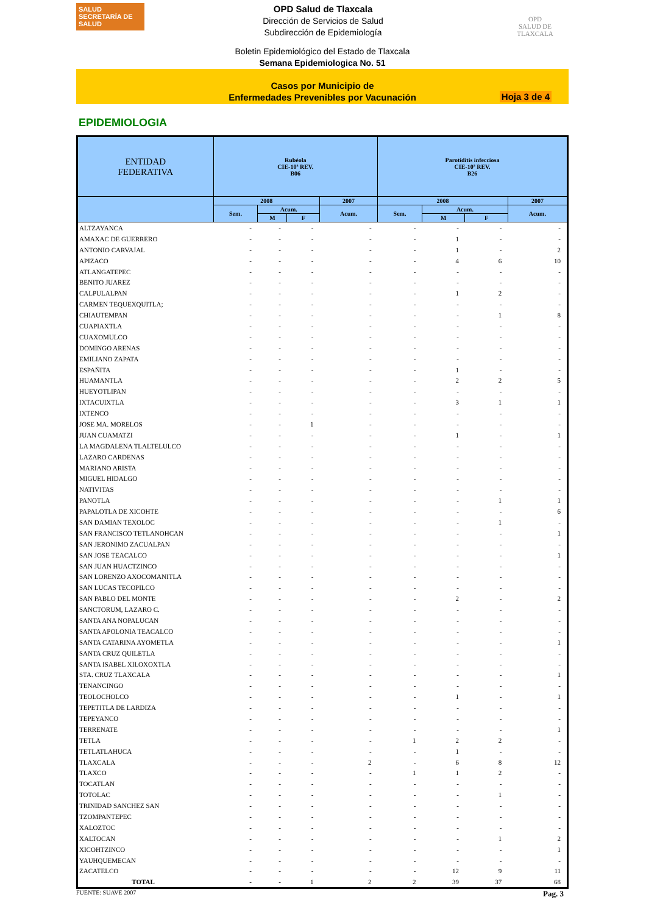SALUD
SECRETARÍA DE SALUD
OPD Salud de Tlaxcala
Dirección de Servicios de Salud
Subdirección de Epidemiología
OPD
SALUD DE TLAXCALA
Boletin Epidemiológico del Estado de Tlaxcala
Semana Epidemiologica No. 51
Casos por Municipio de
Enfermedades Prevenibles por Vacunación
Hoja 3 de 4
EPIDEMIOLOGIA
| ENTIDAD FEDERATIVA | Rubéola CIE-10ª REV. B06 | | | | Parotiditis infecciosa CIE-10ª REV. B26 | | | |
| --- | --- | --- | --- | --- | --- | --- | --- | --- |
| | 2008 | | | 2007 | 2008 | | | 2007 |
| | Sem. | Acum. | | Acum. | Sem. | Acum. | | Acum. |
| | | M | F | | | M | F | |
| ALTZAYANCA | - | - | - | - | - | - | - | - |
| AMAXAC DE GUERRERO | - | - | - | - | - | 1 | - | - |
| ANTONIO CARVAJAL | - | - | - | - | - | 1 | - | 2 |
| APIZACO | - | - | - | - | - | 4 | 6 | 10 |
| ATLANGATEPEC | - | - | - | - | - | - | - | - |
| BENITO JUAREZ | - | - | - | - | - | - | - | - |
| CALPULALPAN | - | - | - | - | - | 1 | 2 | - |
| CARMEN TEQUEXQUITLA; | - | - | - | - | - | - | - | - |
| CHIAUTEMPAN | - | - | - | - | - | - | 1 | 8 |
| CUAPIAXTLA | - | - | - | - | - | - | - | - |
| CUAXOMULCO | - | - | - | - | - | - | - | - |
| DOMINGO ARENAS | - | - | - | - | - | - | - | - |
| EMILIANO ZAPATA | - | - | - | - | - | - | - | - |
| ESPAÑITA | - | - | - | - | - | 1 | - | - |
| HUAMANTLA | - | - | - | - | - | 2 | 2 | 5 |
| HUEYOTLIPAN | - | - | - | - | - | - | - | - |
| IXTACUIXTLA | - | - | - | - | - | 3 | 1 | 1 |
| IXTENCO | - | - | - | - | - | - | - | - |
| JOSE MA. MORELOS | - | - | 1 | - | - | - | - | - |
| JUAN CUAMATZI | - | - | - | - | - | 1 | - | 1 |
| LA MAGDALENA TLALTELULCO | - | - | - | - | - | - | - | - |
| LAZARO CARDENAS | - | - | - | - | - | - | - | - |
| MARIANO ARISTA | - | - | - | - | - | - | - | - |
| MIGUEL HIDALGO | - | - | - | - | - | - | - | - |
| NATIVITAS | - | - | - | - | - | - | - | - |
| PANOTLA | - | - | - | - | - | - | 1 | 1 |
| PAPALOTLA DE XICOHTE | - | - | - | - | - | - | - | 6 |
| SAN DAMIAN TEXOLOC | - | - | - | - | - | - | 1 | - |
| SAN FRANCISCO TETLANOHCAN | - | - | - | - | - | - | - | 1 |
| SAN JERONIMO ZACUALPAN | - | - | - | - | - | - | - | - |
| SAN JOSE TEACALCO | - | - | - | - | - | - | - | 1 |
| SAN JUAN HUACTZINCO | - | - | - | - | - | - | - | - |
| SAN LORENZO AXOCOMANITLA | - | - | - | - | - | - | - | - |
| SAN LUCAS TECOPILCO | - | - | - | - | - | - | - | - |
| SAN PABLO DEL MONTE | - | - | - | - | - | 2 | - | 2 |
| SANCTORUM, LAZARO C. | - | - | - | - | - | - | - | - |
| SANTA ANA NOPALUCAN | - | - | - | - | - | - | - | - |
| SANTA APOLONIA TEACALCO | - | - | - | - | - | - | - | - |
| SANTA CATARINA AYOMETLA | - | - | - | - | - | - | - | 1 |
| SANTA CRUZ QUILETLA | - | - | - | - | - | - | - | - |
| SANTA ISABEL XILOXOXTLA | - | - | - | - | - | - | - | - |
| STA. CRUZ TLAXCALA | - | - | - | - | - | - | - | 1 |
| TENANCINGO | - | - | - | - | - | - | - | - |
| TEOLOCHOLCO | - | - | - | - | - | 1 | - | 1 |
| TEPETITLA DE LARDIZA | - | - | - | - | - | - | - | - |
| TEPEYANCO | - | - | - | - | - | - | - | - |
| TERRENATE | - | - | - | - | - | - | - | 1 |
| TETLA | - | - | - | - | 1 | 2 | 2 | - |
| TETLATLAHUCA | - | - | - | - | - | 1 | - | - |
| TLAXCALA | - | - | - | 2 | - | 6 | 8 | 12 |
| TLAXCO | - | - | - | - | 1 | 1 | 2 | - |
| TOCATLAN | - | - | - | - | - | - | - | - |
| TOTOLAC | - | - | - | - | - | - | 1 | - |
| TRINIDAD SANCHEZ SAN | - | - | - | - | - | - | - | - |
| TZOMPANTEPEC | - | - | - | - | - | - | - | - |
| XALOZTOC | - | - | - | - | - | - | - | - |
| XALTOCAN | - | - | - | - | - | - | 1 | 2 |
| XICOHTZINCO | - | - | - | - | - | - | - | 1 |
| YAUHQUEMECAN | - | - | - | - | - | - | - | - |
| ZACATELCO | - | - | - | - | - | 12 | 9 | 11 |
| TOTAL | - | - | 1 | 2 | 2 | 39 | 37 | 68 |
FUENTE: SUAVE 2007 Pag. 3